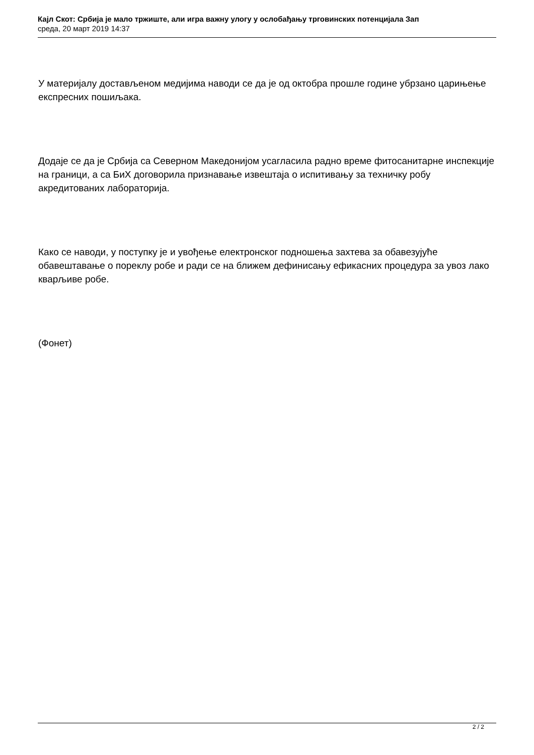Кајл Скот: Србија је мало тржиште, али игра важну улогу у ослобађању трговинских потенцијала Зап
среда, 20 март 2019 14:37
У материјалу достављеном медијима наводи се да је од октобра прошле године убрзано царињење експресних пошиљака.
Додаје се да је Србија са Северном Македонијом усагласила радно време фитосанитарне инспекције на граници, а са БиХ договорила признавање извештаја о испитивању за техничку робу акредитованих лабораторија.
Како се наводи, у поступку је и увођење електронског подношења захтева за обавезујуће обавештавање о пореклу робе и ради се на ближем дефинисању ефикасних процедура за увоз лако кварљиве робе.
(Фонет)
2 / 2